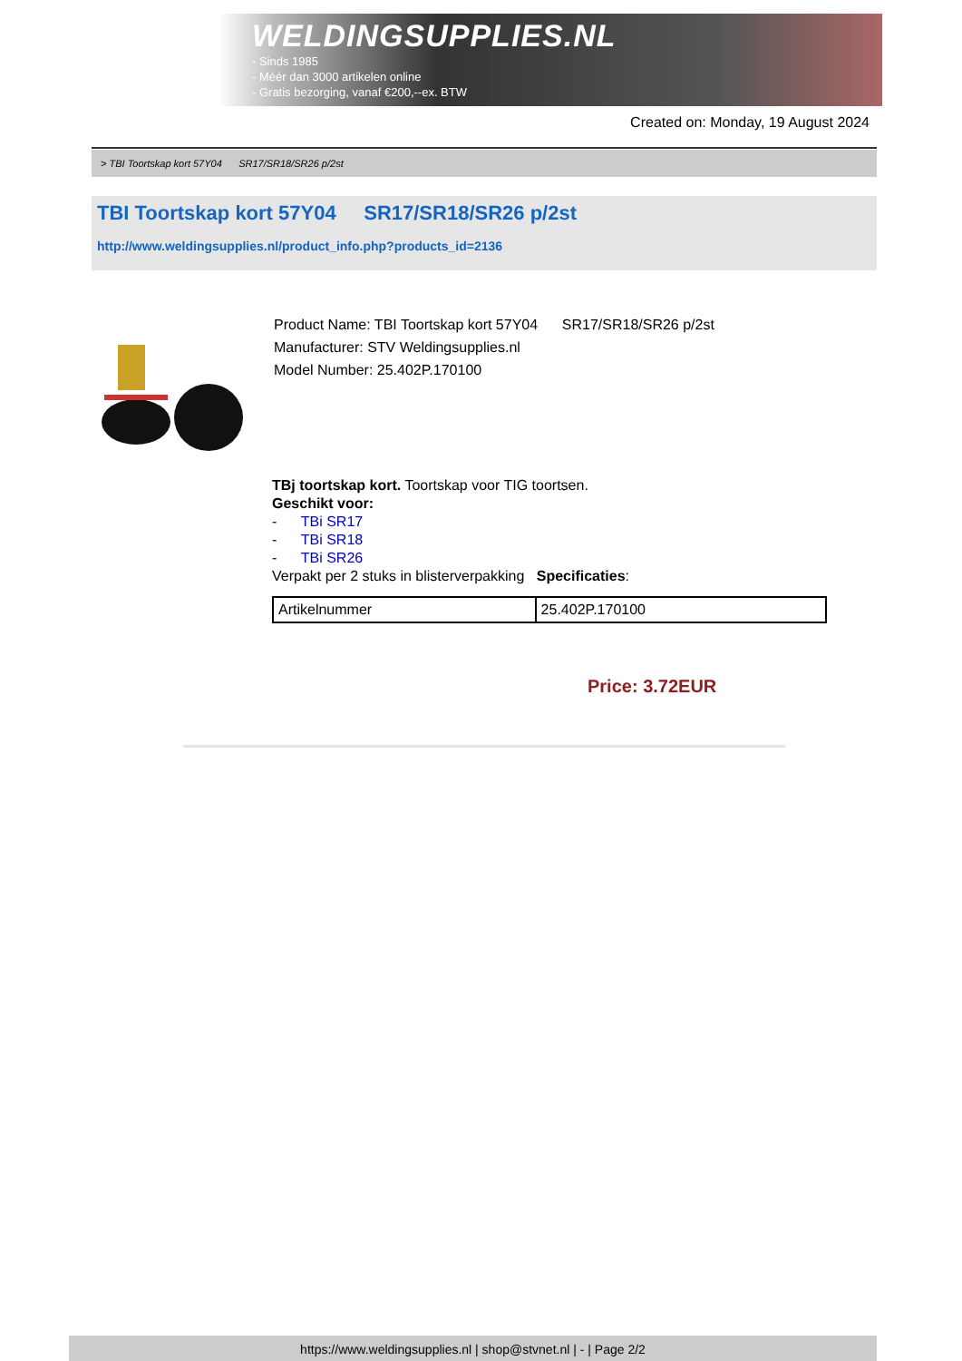WELDINGSUPPLIES.NL
- Sinds 1985
- Méér dan 3000 artikelen online
- Gratis bezorging, vanaf €200,--ex. BTW
Created on: Monday, 19 August 2024
> TBI Toortskap kort 57Y04 SR17/SR18/SR26 p/2st
TBI Toortskap kort 57Y04 SR17/SR18/SR26 p/2st
http://www.weldingsupplies.nl/product_info.php?products_id=2136
Product Name: TBI Toortskap kort 57Y04 SR17/SR18/SR26 p/2st
Manufacturer: STV Weldingsupplies.nl
Model Number: 25.402P.170100
TBj toortskap kort. Toortskap voor TIG toortsen.
Geschikt voor:
- TBi SR17
- TBi SR18
- TBi SR26
Verpakt per 2 stuks in blisterverpakking Specificaties:
| Artikelnummer | 25.402P.170100 |
Price: 3.72EUR
https://www.weldingsupplies.nl | shop@stvnet.nl | - | Page 2/2